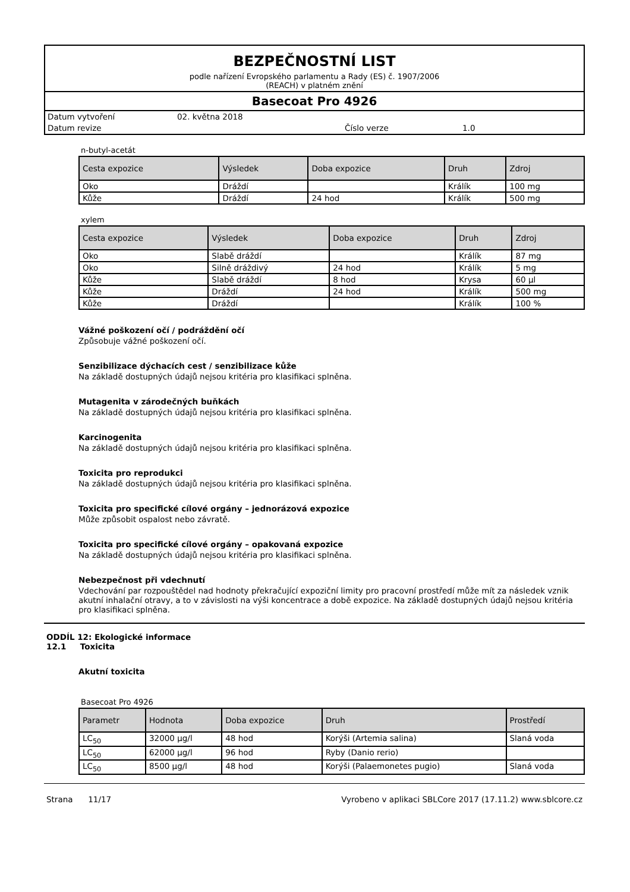BEZPEČNOSTNÍ LIST
podle nařízení Evropského parlamentu a Rady (ES) č. 1907/2006
(REACH) v platném znění
Basecoat Pro 4926
| Datum vytvoření | 02. května 2018 | | |
| Datum revize | | Číslo verze | 1.0 |
n-butyl-acetát
| Cesta expozice | Výsledek | Doba expozice | Druh | Zdroj |
| --- | --- | --- | --- | --- |
| Oko | Dráždí | | Králík | 100 mg |
| Kůže | Dráždí | 24 hod | Králík | 500 mg |
xylem
| Cesta expozice | Výsledek | Doba expozice | Druh | Zdroj |
| --- | --- | --- | --- | --- |
| Oko | Slabě dráždí | | Králík | 87 mg |
| Oko | Silně dráždivý | 24 hod | Králík | 5 mg |
| Kůže | Slabě dráždí | 8 hod | Krysa | 60 µl |
| Kůže | Dráždí | 24 hod | Králík | 500 mg |
| Kůže | Dráždí | | Králík | 100 % |
Vážné poškození očí / podráždění očí
Způsobuje vážné poškození očí.
Senzibilizace dýchacích cest / senzibilizace kůže
Na základě dostupných údajů nejsou kritéria pro klasifikaci splněna.
Mutagenita v zárodečných buňkách
Na základě dostupných údajů nejsou kritéria pro klasifikaci splněna.
Karcinogenita
Na základě dostupných údajů nejsou kritéria pro klasifikaci splněna.
Toxicita pro reprodukci
Na základě dostupných údajů nejsou kritéria pro klasifikaci splněna.
Toxicita pro specifické cílové orgány – jednorázová expozice
Může způsobit ospalost nebo závratě.
Toxicita pro specifické cílové orgány – opakovaná expozice
Na základě dostupných údajů nejsou kritéria pro klasifikaci splněna.
Nebezpečnost při vdechnutí
Vdechování par rozpouštědel nad hodnoty překračující expoziční limity pro pracovní prostředí může mít za následek vznik akutní inhalační otravy, a to v závislosti na výši koncentrace a době expozice. Na základě dostupných údajů nejsou kritéria pro klasifikaci splněna.
ODDÍL 12: Ekologické informace
12.1 Toxicita
Akutní toxicita
Basecoat Pro 4926
| Parametr | Hodnota | Doba expozice | Druh | Prostředí |
| --- | --- | --- | --- | --- |
| LC<sub>50</sub> | 32000 µg/l | 48 hod | Korýši (Artemia salina) | Slaná voda |
| LC<sub>50</sub> | 62000 µg/l | 96 hod | Ryby (Danio rerio) | |
| LC<sub>50</sub> | 8500 µg/l | 48 hod | Korýši (Palaemonetes pugio) | Slaná voda |
Strana 11/17 Vyrobeno v aplikaci SBLCore 2017 (17.11.2) www.sblcore.cz